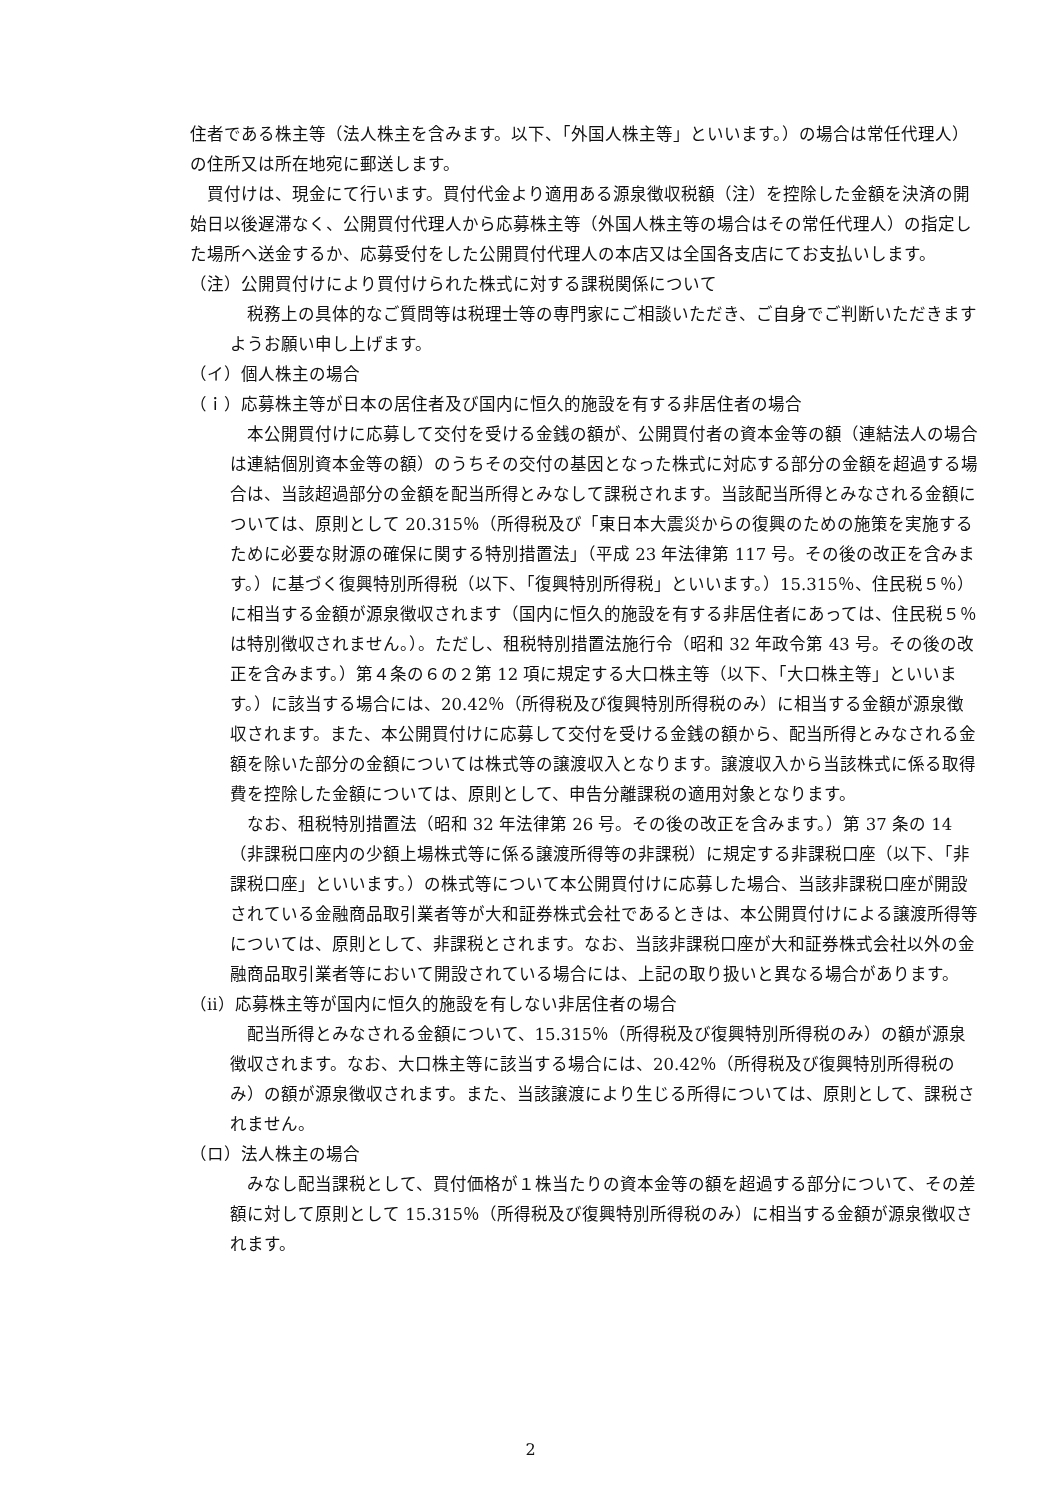住者である株主等（法人株主を含みます。以下、「外国人株主等」といいます。）の場合は常任代理人）の住所又は所在地宛に郵送します。
買付けは、現金にて行います。買付代金より適用ある源泉徴収税額（注）を控除した金額を決済の開始日以後遅滞なく、公開買付代理人から応募株主等（外国人株主等の場合はその常任代理人）の指定した場所へ送金するか、応募受付をした公開買付代理人の本店又は全国各支店にてお支払いします。
（注）公開買付けにより買付けられた株式に対する課税関係について
税務上の具体的なご質問等は税理士等の専門家にご相談いただき、ご自身でご判断いただきますようお願い申し上げます。
（イ）個人株主の場合
（ｉ）応募株主等が日本の居住者及び国内に恒久的施設を有する非居住者の場合
本公開買付けに応募して交付を受ける金銭の額が、公開買付者の資本金等の額（連結法人の場合は連結個別資本金等の額）のうちその交付の基因となった株式に対応する部分の金額を超過する場合は、当該超過部分の金額を配当所得とみなして課税されます。当該配当所得とみなされる金額については、原則として 20.315％（所得税及び「東日本大震災からの復興のための施策を実施するために必要な財源の確保に関する特別措置法」（平成 23 年法律第 117 号。その後の改正を含みます。）に基づく復興特別所得税（以下、「復興特別所得税」といいます。）15.315％、住民税５％）に相当する金額が源泉徴収されます（国内に恒久的施設を有する非居住者にあっては、住民税５％は特別徴収されません。）。ただし、租税特別措置法施行令（昭和 32 年政令第 43 号。その後の改正を含みます。）第４条の６の２第 12 項に規定する大口株主等（以下、「大口株主等」といいます。）に該当する場合には、20.42％（所得税及び復興特別所得税のみ）に相当する金額が源泉徴収されます。また、本公開買付けに応募して交付を受ける金銭の額から、配当所得とみなされる金額を除いた部分の金額については株式等の譲渡収入となります。譲渡収入から当該株式に係る取得費を控除した金額については、原則として、申告分離課税の適用対象となります。
なお、租税特別措置法（昭和 32 年法律第 26 号。その後の改正を含みます。）第 37 条の 14（非課税口座内の少額上場株式等に係る譲渡所得等の非課税）に規定する非課税口座（以下、「非課税口座」といいます。）の株式等について本公開買付けに応募した場合、当該非課税口座が開設されている金融商品取引業者等が大和証券株式会社であるときは、本公開買付けによる譲渡所得等については、原則として、非課税とされます。なお、当該非課税口座が大和証券株式会社以外の金融商品取引業者等において開設されている場合には、上記の取り扱いと異なる場合があります。
（ⅱ）応募株主等が国内に恒久的施設を有しない非居住者の場合
配当所得とみなされる金額について、15.315％（所得税及び復興特別所得税のみ）の額が源泉徴収されます。なお、大口株主等に該当する場合には、20.42％（所得税及び復興特別所得税のみ）の額が源泉徴収されます。また、当該譲渡により生じる所得については、原則として、課税されません。
（ロ）法人株主の場合
みなし配当課税として、買付価格が１株当たりの資本金等の額を超過する部分について、その差額に対して原則として 15.315％（所得税及び復興特別所得税のみ）に相当する金額が源泉徴収されます。
2